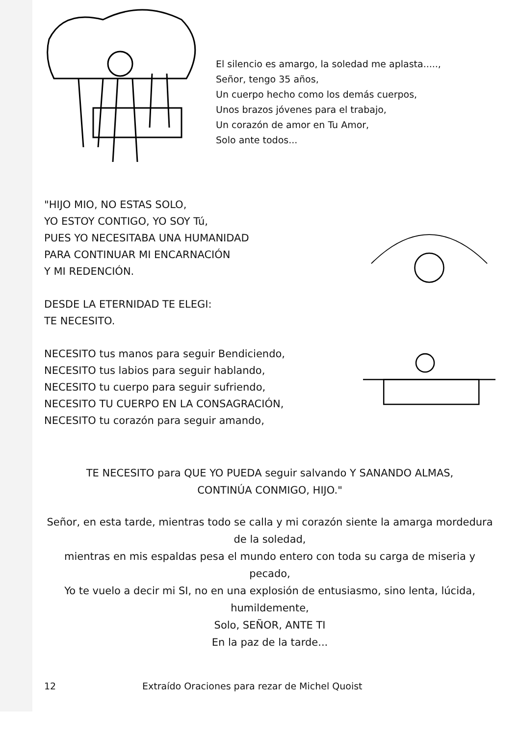El silencio es amargo, la soledad me aplasta.....,
Señor, tengo 35 años,
Un cuerpo hecho como los demás cuerpos,
Unos brazos jóvenes para el trabajo,
Un corazón de amor en Tu Amor,
Solo ante todos...
"HIJO MIO, NO ESTAS SOLO,
YO ESTOY CONTIGO, YO SOY Tú,
PUES YO NECESITABA UNA HUMANIDAD
PARA CONTINUAR MI ENCARNACIÓN
Y MI REDENCIÓN.
DESDE LA ETERNIDAD TE ELEGI:
TE NECESITO.
NECESITO tus manos para seguir Bendiciendo,
NECESITO tus labios para seguir hablando,
NECESITO tu cuerpo para seguir sufriendo,
NECESITO TU CUERPO EN LA CONSAGRACIÓN,
NECESITO tu corazón para seguir amando,
TE NECESITO para QUE YO PUEDA seguir salvando Y SANANDO ALMAS,
CONTINÚA CONMIGO, HIJO."
Señor, en esta tarde, mientras todo se calla y mi corazón siente la amarga mordedura de la soledad,
mientras en mis espaldas pesa el mundo entero con toda su carga de miseria y pecado,
Yo te vuelo a decir mi SI, no en una explosión de entusiasmo, sino lenta, lúcida, humildemente,
Solo, SEÑOR, ANTE TI
En la paz de la tarde...
12 Extraído Oraciones para rezar de Michel Quoist